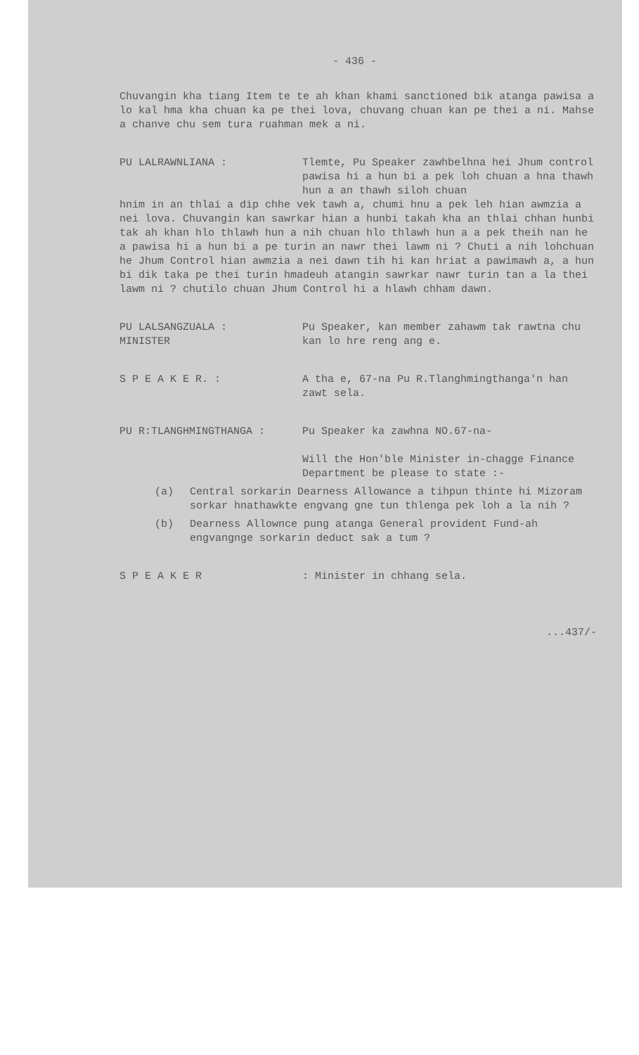- 436 -
Chuvangin kha tiang Item te te ah khan khami sanctioned bik atanga pawisa a lo kal hma kha chuan ka pe thei lova, chuvang chuan kan pe thei a ni. Mahse a chanve chu sem tura ruahman mek a ni.
PU LALRAWNLIANA : Tlemte, Pu Speaker zawhbelhna hei Jhum control pawisa hi a hun bi a pek loh chuan a hna thawh hun a an thawh siloh chuan
hnim in an thlai a dip chhe vek tawh a, chumi hnu a pek leh hian awmzia a nei lova. Chuvangin kan sawrkar hian a hunbi takah kha an thlai chhan hunbi tak ah khan hlo thlawh hun a nih chuan hlo thlawh hun a a pek theih nan he a pawisa hi a hun bi a pe turin an nawr thei lawm ni ? Chuti a nih lohchuan he Jhum Control hian awmzia a nei dawn tih hi kan hriat a pawimawh a, a hun bi dik taka pe thei turin hmadeuh atangin sawrkar nawr turin tan a la thei lawm ni ? chutilo chuan Jhum Control hi a hlawh chham dawn.
PU LALSANGZUALA :
MINISTER
Pu Speaker, kan member zahawm tak rawtna chu kan lo hre reng ang e.
S P E A K E R. : A tha e, 67-na Pu R.Tlanghmingthanga'n han zawt sela.
PU R:TLANGHMINGTHANGA : Pu Speaker ka zawhna NO.67-na-
Will the Hon'ble Minister in-chagge Finance Department be please to state :-
(a) Central sorkarin Dearness Allowance a tihpun thinte hi Mizoram sorkar hnathawkte engvang gne tun thlenga pek loh a la nih ?
(b) Dearness Allownce pung atanga General provident Fund-ah engvangnge sorkarin deduct sak a tum ?
S P E A K E R : Minister in chhang sela.
...437/-